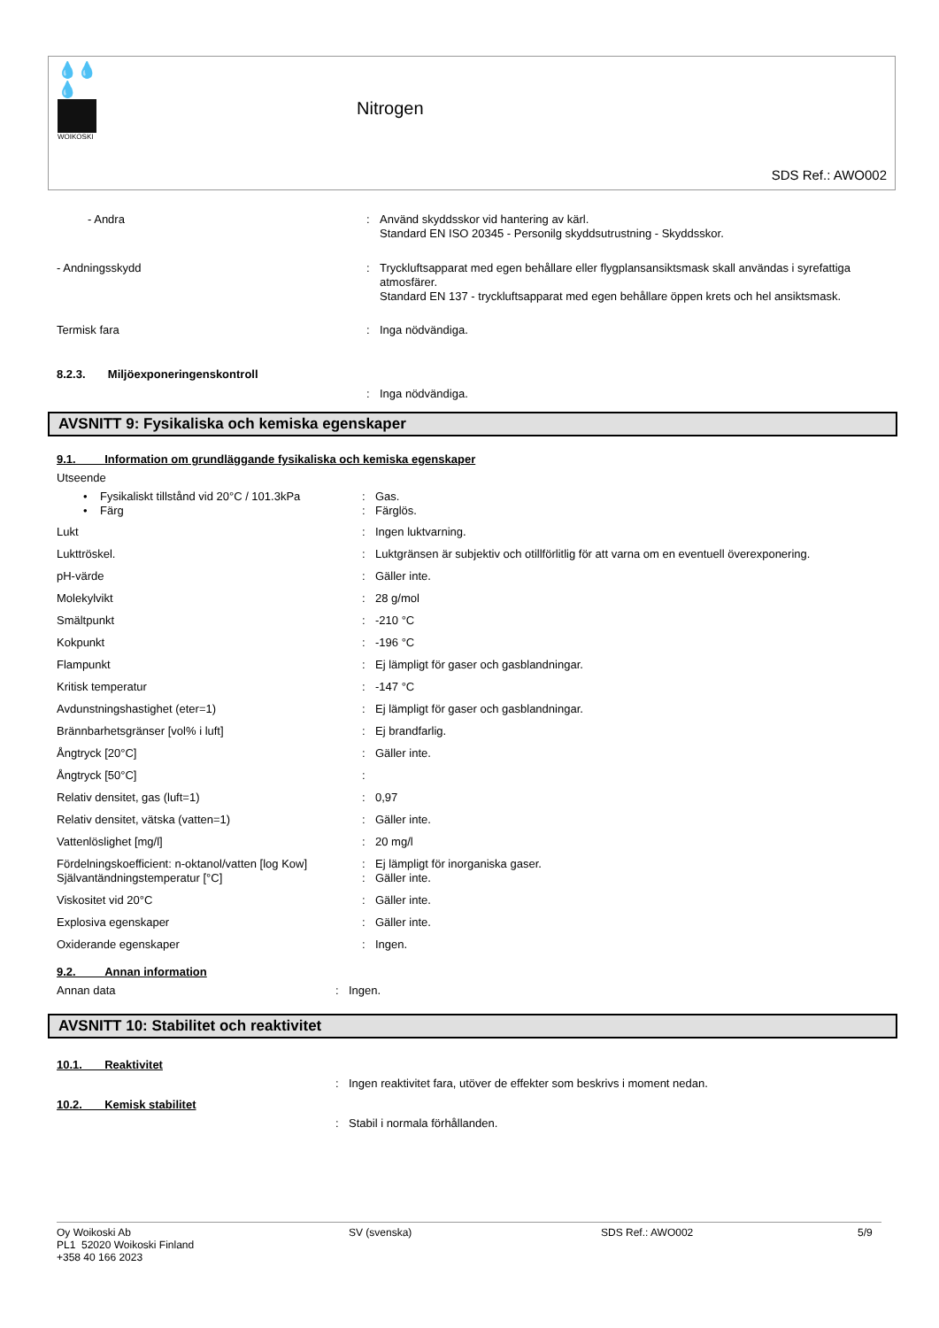💧💧💧
WOIKOSKI
Nitrogen
SDS Ref.: AWO002
| - Andra | : | Använd skyddsskor vid hantering av kärl. Standard EN ISO 20345 - Personilg skyddsutrustning - Skyddsskor. |
| - Andningsskydd | : | Tryckluftsapparat med egen behållare eller flygplansansiktsmask skall användas i syrefattiga atmosfärer. Standard EN 137 - tryckluftsapparat med egen behållare öppen krets och hel ansiktsmask. |
| Termisk fara | : | Inga nödvändiga. |
| 8.2.3. Miljöexponeringenskontroll | | |
| | : | Inga nödvändiga. |
AVSNITT 9: Fysikaliska och kemiska egenskaper
9.1. Information om grundläggande fysikaliska och kemiska egenskaper
Utseende
| • Fysikaliskt tillstånd vid 20°C / 101.3kPa | : | Gas. |
| • Färg | : | Färglös. |
| Lukt | : | Ingen luktvarning. |
| Lukttröskel. | : | Luktgränsen är subjektiv och otillförlitlig för att varna om en eventuell överexponering. |
| pH-värde | : | Gäller inte. |
| Molekylvikt | : | 28 g/mol |
| Smältpunkt | : | -210 °C |
| Kokpunkt | : | -196 °C |
| Flampunkt | : | Ej lämpligt för gaser och gasblandningar. |
| Kritisk temperatur | : | -147 °C |
| Avdunstningshastighet (eter=1) | : | Ej lämpligt för gaser och gasblandningar. |
| Brännbarhetsgränser [vol% i luft] | : | Ej brandfarlig. |
| Ångtryck [20°C] | : | Gäller inte. |
| Ångtryck [50°C] | : | |
| Relativ densitet, gas (luft=1) | : | 0,97 |
| Relativ densitet, vätska (vatten=1) | : | Gäller inte. |
| Vattenlöslighet [mg/l] | : | 20 mg/l |
| Fördelningskoefficient: n-oktanol/vatten [log Kow] | : | Ej lämpligt för inorganiska gaser. |
| Självantändningstemperatur [°C] | : | Gäller inte. |
| Viskositet vid 20°C | : | Gäller inte. |
| Explosiva egenskaper | : | Gäller inte. |
| Oxiderande egenskaper | : | Ingen. |
9.2. Annan information
| Annan data | : | Ingen. |
AVSNITT 10: Stabilitet och reaktivitet
10.1. Reaktivitet
| | : | Ingen reaktivitet fara, utöver de effekter som beskrivs i moment nedan. |
10.2. Kemisk stabilitet
| | : | Stabil i normala förhållanden. |
Oy Woikoski Ab
PL1 52020 Woikoski Finland
+358 40 166 2023
SV (svenska) SDS Ref.: AWO002 5/9